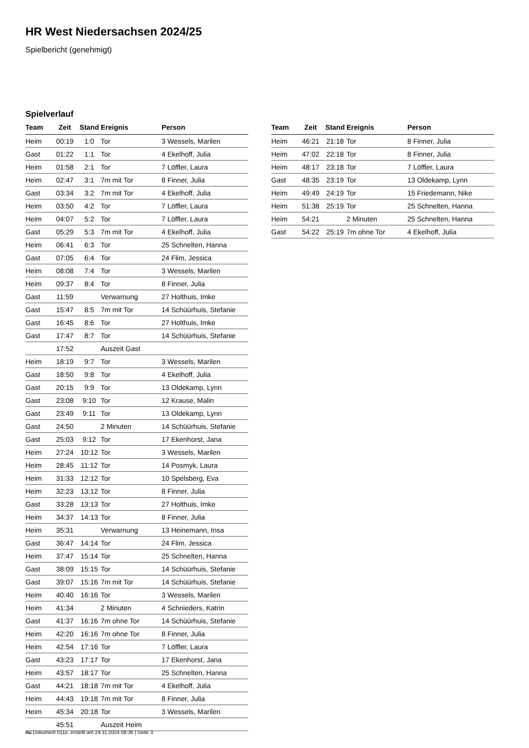HR West Niedersachsen 2024/25
Spielbericht (genehmigt)
Spielverlauf
| Team | Zeit | Stand | Ereignis | Person |
| --- | --- | --- | --- | --- |
| Heim | 00:19 | 1:0 | Tor | 3 Wessels, Marilen |
| Gast | 01:22 | 1:1 | Tor | 4 Ekelhoff, Julia |
| Heim | 01:58 | 2:1 | Tor | 7 Löffler, Laura |
| Heim | 02:47 | 3:1 | 7m mit Tor | 8 Finner, Julia |
| Gast | 03:34 | 3:2 | 7m mit Tor | 4 Ekelhoff, Julia |
| Heim | 03:50 | 4:2 | Tor | 7 Löffler, Laura |
| Heim | 04:07 | 5:2 | Tor | 7 Löffler, Laura |
| Gast | 05:29 | 5:3 | 7m mit Tor | 4 Ekelhoff, Julia |
| Heim | 06:41 | 6:3 | Tor | 25 Schnelten, Hanna |
| Gast | 07:05 | 6:4 | Tor | 24 Flim, Jessica |
| Heim | 08:08 | 7:4 | Tor | 3 Wessels, Marilen |
| Heim | 09:37 | 8:4 | Tor | 8 Finner, Julia |
| Gast | 11:59 | | Verwarnung | 27 Holthuis, Imke |
| Gast | 15:47 | 8:5 | 7m mit Tor | 14 Schüürhuis, Stefanie |
| Gast | 16:45 | 8:6 | Tor | 27 Holthuis, Imke |
| Gast | 17:47 | 8:7 | Tor | 14 Schüürhuis, Stefanie |
| | 17:52 | | Auszeit Gast | |
| Heim | 18:19 | 9:7 | Tor | 3 Wessels, Marilen |
| Gast | 18:50 | 9:8 | Tor | 4 Ekelhoff, Julia |
| Gast | 20:15 | 9:9 | Tor | 13 Oldekamp, Lynn |
| Gast | 23:08 | 9:10 | Tor | 12 Krause, Malin |
| Gast | 23:49 | 9:11 | Tor | 13 Oldekamp, Lynn |
| Gast | 24:50 | | 2 Minuten | 14 Schüürhuis, Stefanie |
| Gast | 25:03 | 9:12 | Tor | 17 Ekenhorst, Jana |
| Heim | 27:24 | 10:12 | Tor | 3 Wessels, Marilen |
| Heim | 28:45 | 11:12 | Tor | 14 Posmyk, Laura |
| Heim | 31:33 | 12:12 | Tor | 10 Spelsberg, Eva |
| Heim | 32:23 | 13:12 | Tor | 8 Finner, Julia |
| Gast | 33:28 | 13:13 | Tor | 27 Holthuis, Imke |
| Heim | 34:37 | 14:13 | Tor | 8 Finner, Julia |
| Heim | 35:31 | | Verwarnung | 13 Heinemann, Insa |
| Gast | 36:47 | 14:14 | Tor | 24 Flim, Jessica |
| Heim | 37:47 | 15:14 | Tor | 25 Schnelten, Hanna |
| Gast | 38:09 | 15:15 | Tor | 14 Schüürhuis, Stefanie |
| Gast | 39:07 | 15:16 | 7m mit Tor | 14 Schüürhuis, Stefanie |
| Heim | 40:40 | 16:16 | Tor | 3 Wessels, Marilen |
| Heim | 41:34 | | 2 Minuten | 4 Schnieders, Katrin |
| Gast | 41:37 | 16:16 | 7m ohne Tor | 14 Schüürhuis, Stefanie |
| Heim | 42:20 | 16:16 | 7m ohne Tor | 8 Finner, Julia |
| Heim | 42:54 | 17:16 | Tor | 7 Löffler, Laura |
| Gast | 43:23 | 17:17 | Tor | 17 Ekenhorst, Jana |
| Heim | 43:57 | 18:17 | Tor | 25 Schnelten, Hanna |
| Gast | 44:21 | 18:18 | 7m mit Tor | 4 Ekelhoff, Julia |
| Heim | 44:43 | 19:18 | 7m mit Tor | 8 Finner, Julia |
| Heim | 45:34 | 20:18 | Tor | 3 Wessels, Marilen |
| | 45:51 | | Auszeit Heim | |
| Team | Zeit | Stand | Ereignis | Person |
| --- | --- | --- | --- | --- |
| Heim | 46:21 | 21:18 | Tor | 8 Finner, Julia |
| Heim | 47:02 | 22:18 | Tor | 8 Finner, Julia |
| Heim | 48:17 | 23:18 | Tor | 7 Löffler, Laura |
| Gast | 48:35 | 23:19 | Tor | 13 Oldekamp, Lynn |
| Heim | 49:49 | 24:19 | Tor | 15 Friedemann, Nike |
| Heim | 51:38 | 25:19 | Tor | 25 Schnelten, Hanna |
| Heim | 54:21 | | 2 Minuten | 25 Schnelten, Hanna |
| Gast | 54:22 | 25:19 | 7m ohne Tor | 4 Ekelhoff, Julia |
nu.Dokument 011e, erstellt am 24.11.2024 08:36 | Seite 3